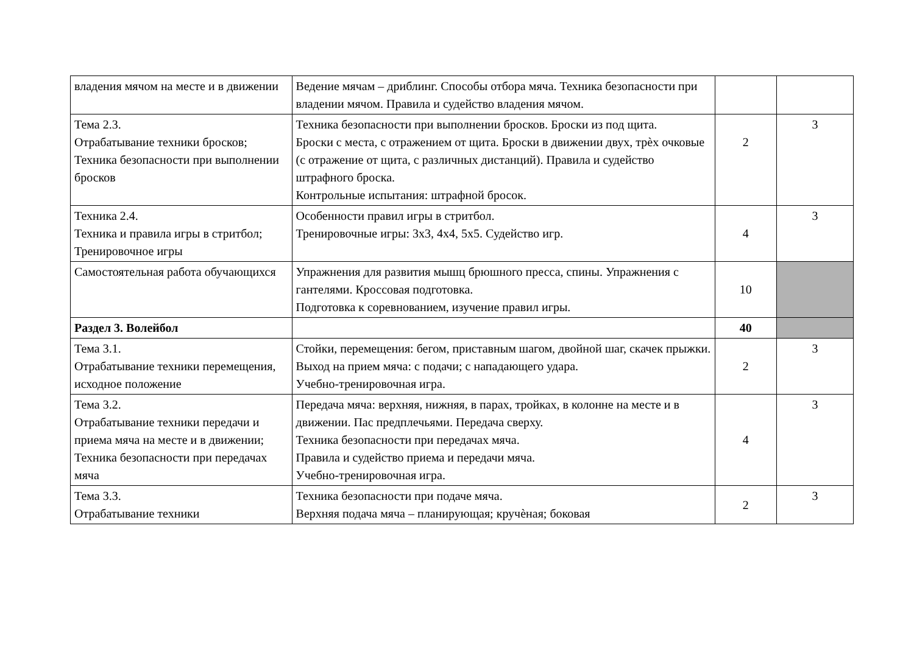| владения мячом на месте и в движении | Ведение мячам – дриблинг. Способы отбора мяча. Техника безопасности при владении мячом. Правила и судейство владения мячом. | | |
| Тема 2.3. Отрабатывание техники бросков; Техника безопасности при выполнении бросков | Техника безопасности при выполнении бросков. Броски из под щита. Броски с места, с отражением от щита. Броски в движении двух, трѐх очковые (с отражение от щита, с различных дистанций). Правила и судейство штрафного броска. Контрольные испытания: штрафной бросок. | 2 | 3 |
| Техника 2.4. Техника и правила игры в стритбол; Тренировочное игры | Особенности правил игры в стритбол. Тренировочные игры: 3х3, 4х4, 5х5. Судейство игр. | 4 | 3 |
| Самостоятельная работа обучающихся | Упражнения для развития мышц брюшного пресса, спины. Упражнения с гантелями. Кроссовая подготовка. Подготовка к соревнованием, изучение правил игры. | 10 | |
| Раздел 3. Волейбол | | 40 | |
| Тема 3.1. Отрабатывание техники перемещения, исходное положение | Стойки, перемещения: бегом, приставным шагом, двойной шаг, скачек прыжки. Выход на прием мяча: с подачи; с нападающего удара. Учебно-тренировочная игра. | 2 | 3 |
| Тема 3.2. Отрабатывание техники передачи и приема мяча на месте и в движении; Техника безопасности при передачах мяча | Передача мяча: верхняя, нижняя, в парах, тройках, в колонне на месте и в движении. Пас предплечьями. Передача сверху. Техника безопасности при передачах мяча. Правила и судейство приема и передачи мяча. Учебно-тренировочная игра. | 4 | 3 |
| Тема 3.3. Отрабатывание техники | Техника безопасности при подаче мяча. Верхняя подача мяча – планирующая; кручѐная; боковая | 2 | 3 |